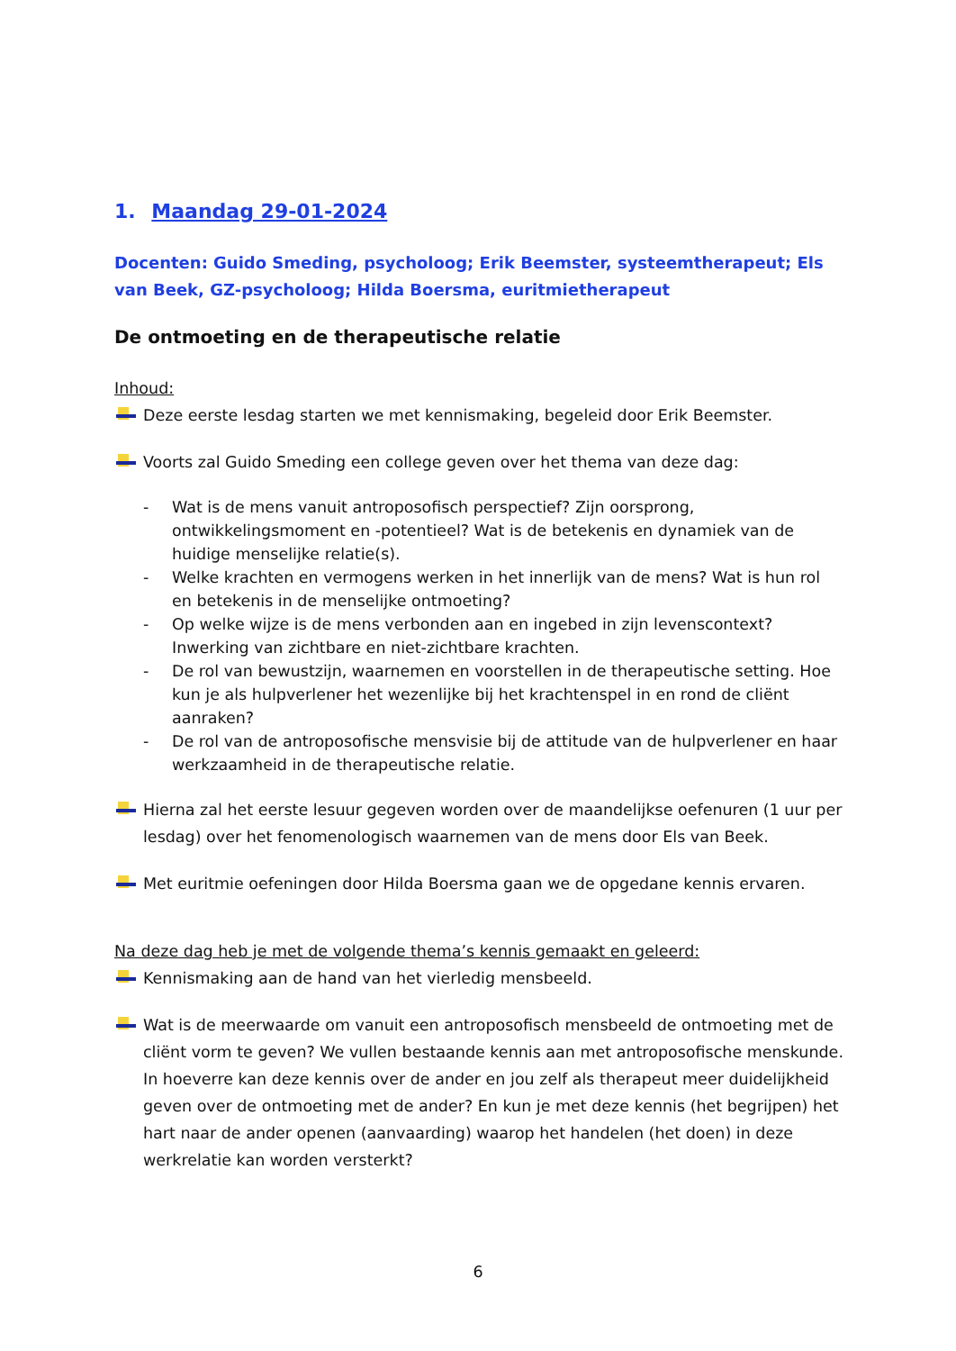1. Maandag 29-01-2024
Docenten: Guido Smeding, psycholoog; Erik Beemster, systeemtherapeut; Els van Beek, GZ-psycholoog; Hilda Boersma, euritmietherapeut
De ontmoeting en de therapeutische relatie
Inhoud:
Deze eerste lesdag starten we met kennismaking, begeleid door Erik Beemster.
Voorts zal Guido Smeding een college geven over het thema van deze dag:
- Wat is de mens vanuit antroposofisch perspectief? Zijn oorsprong, ontwikkelingsmoment en -potentieel? Wat is de betekenis en dynamiek van de huidige menselijke relatie(s).
- Welke krachten en vermogens werken in het innerlijk van de mens? Wat is hun rol en betekenis in de menselijke ontmoeting?
- Op welke wijze is de mens verbonden aan en ingebed in zijn levenscontext? Inwerking van zichtbare en niet-zichtbare krachten.
- De rol van bewustzijn, waarnemen en voorstellen in de therapeutische setting. Hoe kun je als hulpverlener het wezenlijke bij het krachtenspel in en rond de cliënt aanraken?
- De rol van de antroposofische mensvisie bij de attitude van de hulpverlener en haar werkzaamheid in de therapeutische relatie.
Hierna zal het eerste lesuur gegeven worden over de maandelijkse oefenuren (1 uur per lesdag) over het fenomenologisch waarnemen van de mens door Els van Beek.
Met euritmie oefeningen door Hilda Boersma gaan we de opgedane kennis ervaren.
Na deze dag heb je met de volgende thema’s kennis gemaakt en geleerd:
Kennismaking aan de hand van het vierledig mensbeeld.
Wat is de meerwaarde om vanuit een antroposofisch mensbeeld de ontmoeting met de cliënt vorm te geven? We vullen bestaande kennis aan met antroposofische menskunde. In hoeverre kan deze kennis over de ander en jou zelf als therapeut meer duidelijkheid geven over de ontmoeting met de ander? En kun je met deze kennis (het begrijpen) het hart naar de ander openen (aanvaarding) waarop het handelen (het doen) in deze werkrelatie kan worden versterkt?
6